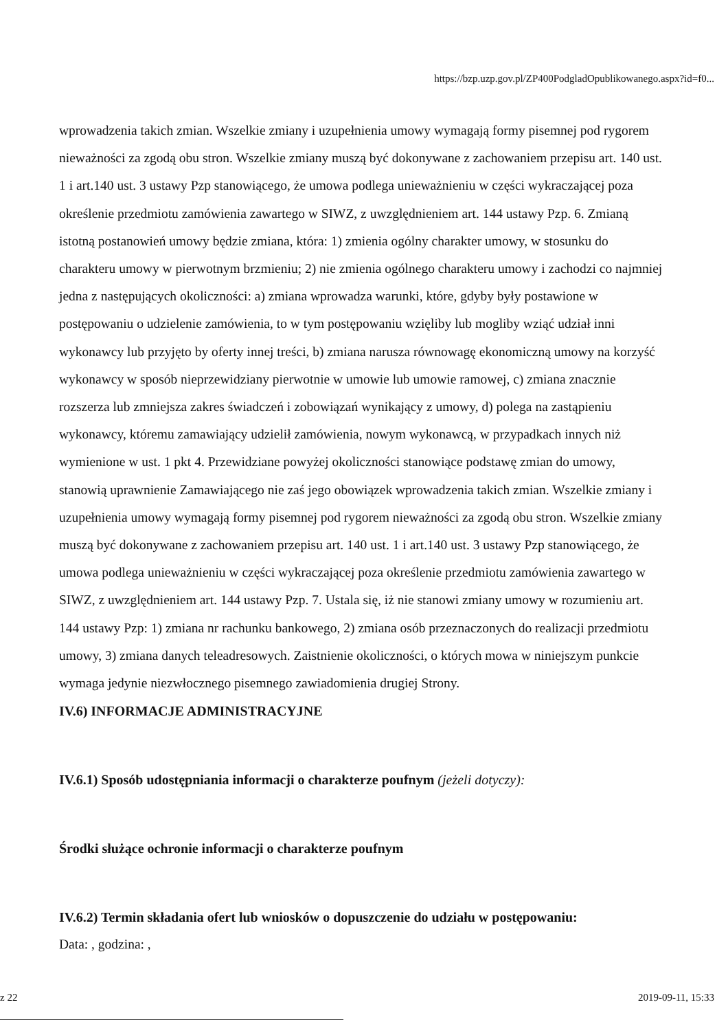https://bzp.uzp.gov.pl/ZP400PodgladOpublikowanego.aspx?id=f0...
wprowadzenia takich zmian. Wszelkie zmiany i uzupełnienia umowy wymagają formy pisemnej pod rygorem nieważności za zgodą obu stron. Wszelkie zmiany muszą być dokonywane z zachowaniem przepisu art. 140 ust. 1 i art.140 ust. 3 ustawy Pzp stanowiącego, że umowa podlega unieważnieniu w części wykraczającej poza określenie przedmiotu zamówienia zawartego w SIWZ, z uwzględnieniem art. 144 ustawy Pzp. 6. Zmianą istotną postanowień umowy będzie zmiana, która: 1) zmienia ogólny charakter umowy, w stosunku do charakteru umowy w pierwotnym brzmieniu; 2) nie zmienia ogólnego charakteru umowy i zachodzi co najmniej jedna z następujących okoliczności: a) zmiana wprowadza warunki, które, gdyby były postawione w postępowaniu o udzielenie zamówienia, to w tym postępowaniu wzięliby lub mogliby wziąć udział inni wykonawcy lub przyjęto by oferty innej treści, b) zmiana narusza równowagę ekonomiczną umowy na korzyść wykonawcy w sposób nieprzewidziany pierwotnie w umowie lub umowie ramowej, c) zmiana znacznie rozszerza lub zmniejsza zakres świadczeń i zobowiązań wynikający z umowy, d) polega na zastąpieniu wykonawcy, któremu zamawiający udzielił zamówienia, nowym wykonawcą, w przypadkach innych niż wymienione w ust. 1 pkt 4. Przewidziane powyżej okoliczności stanowiące podstawę zmian do umowy, stanowią uprawnienie Zamawiającego nie zaś jego obowiązek wprowadzenia takich zmian. Wszelkie zmiany i uzupełnienia umowy wymagają formy pisemnej pod rygorem nieważności za zgodą obu stron. Wszelkie zmiany muszą być dokonywane z zachowaniem przepisu art. 140 ust. 1 i art.140 ust. 3 ustawy Pzp stanowiącego, że umowa podlega unieważnieniu w części wykraczającej poza określenie przedmiotu zamówienia zawartego w SIWZ, z uwzględnieniem art. 144 ustawy Pzp. 7. Ustala się, iż nie stanowi zmiany umowy w rozumieniu art. 144 ustawy Pzp: 1) zmiana nr rachunku bankowego, 2) zmiana osób przeznaczonych do realizacji przedmiotu umowy, 3) zmiana danych teleadresowych. Zaistnienie okoliczności, o których mowa w niniejszym punkcie wymaga jedynie niezwłocznego pisemnego zawiadomienia drugiej Strony.
IV.6) INFORMACJE ADMINISTRACYJNE
IV.6.1) Sposób udostępniania informacji o charakterze poufnym (jeżeli dotyczy):
Środki służące ochronie informacji o charakterze poufnym
IV.6.2) Termin składania ofert lub wniosków o dopuszczenie do udziału w postępowaniu:
Data: , godzina: ,
z 22 2019-09-11, 15:33